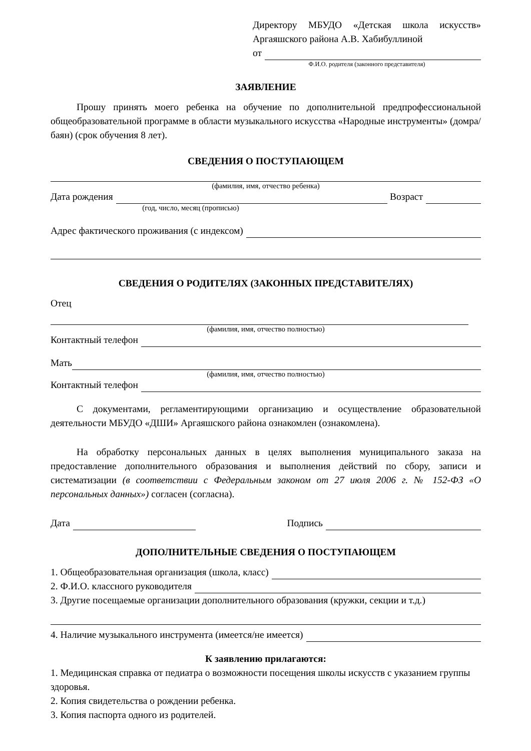Директору МБУДО «Детская школа искусств» Аргаяшского района А.В. Хабибуллиной
от
Ф.И.О. родителя (законного представителя)
ЗАЯВЛЕНИЕ
Прошу принять моего ребенка на обучение по дополнительной предпрофессиональной общеобразовательной программе в области музыкального искусства «Народные инструменты» (домра/баян) (срок обучения 8 лет).
СВЕДЕНИЯ О ПОСТУПАЮЩЕМ
(фамилия, имя, отчество ребенка)
Дата рождения Возраст
(год, число, месяц (прописью)
Адрес фактического проживания (с индексом)
СВЕДЕНИЯ О РОДИТЕЛЯХ (ЗАКОННЫХ ПРЕДСТАВИТЕЛЯХ)
Отец
(фамилия, имя, отчество полностью)
Контактный телефон
Мать
(фамилия, имя, отчество полностью)
Контактный телефон
С документами, регламентирующими организацию и осуществление образовательной деятельности МБУДО «ДШИ» Аргаяшского района ознакомлен (ознакомлена).
На обработку персональных данных в целях выполнения муниципального заказа на предоставление дополнительного образования и выполнения действий по сбору, записи и систематизации (в соответствии с Федеральным законом от 27 июля 2006 г. № 152-ФЗ «О персональных данных») согласен (согласна).
Дата Подпись
ДОПОЛНИТЕЛЬНЫЕ СВЕДЕНИЯ О ПОСТУПАЮЩЕМ
1. Общеобразовательная организация (школа, класс)
2. Ф.И.О. классного руководителя
3. Другие посещаемые организации дополнительного образования (кружки, секции и т.д.)
4. Наличие музыкального инструмента (имеется/не имеется)
К заявлению прилагаются:
1. Медицинская справка от педиатра о возможности посещения школы искусств с указанием группы здоровья.
2. Копия свидетельства о рождении ребенка.
3. Копия паспорта одного из родителей.